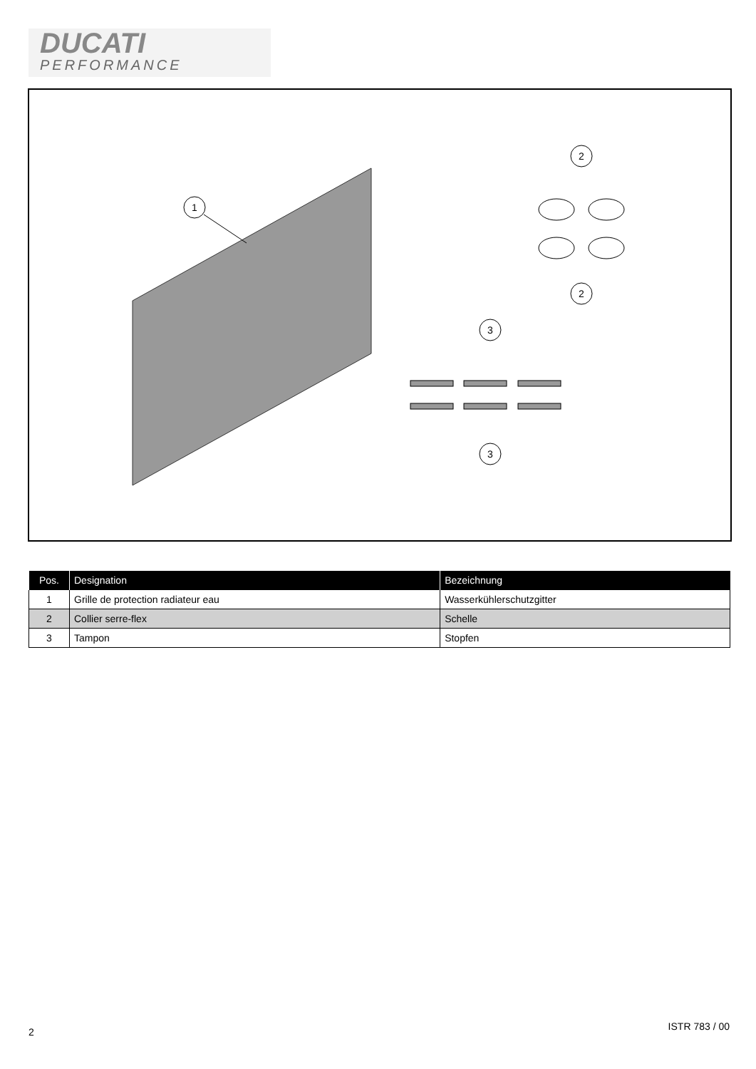DUCATI
PERFORMANCE
1
2
2
3
3
| Pos. | Designation | Bezeichnung |
| --- | --- | --- |
| 1 | Grille de protection radiateur eau | Wasserkühlerschutzgitter |
| 2 | Collier serre-flex | Schelle |
| 3 | Tampon | Stopfen |
2 ISTR 783 / 00